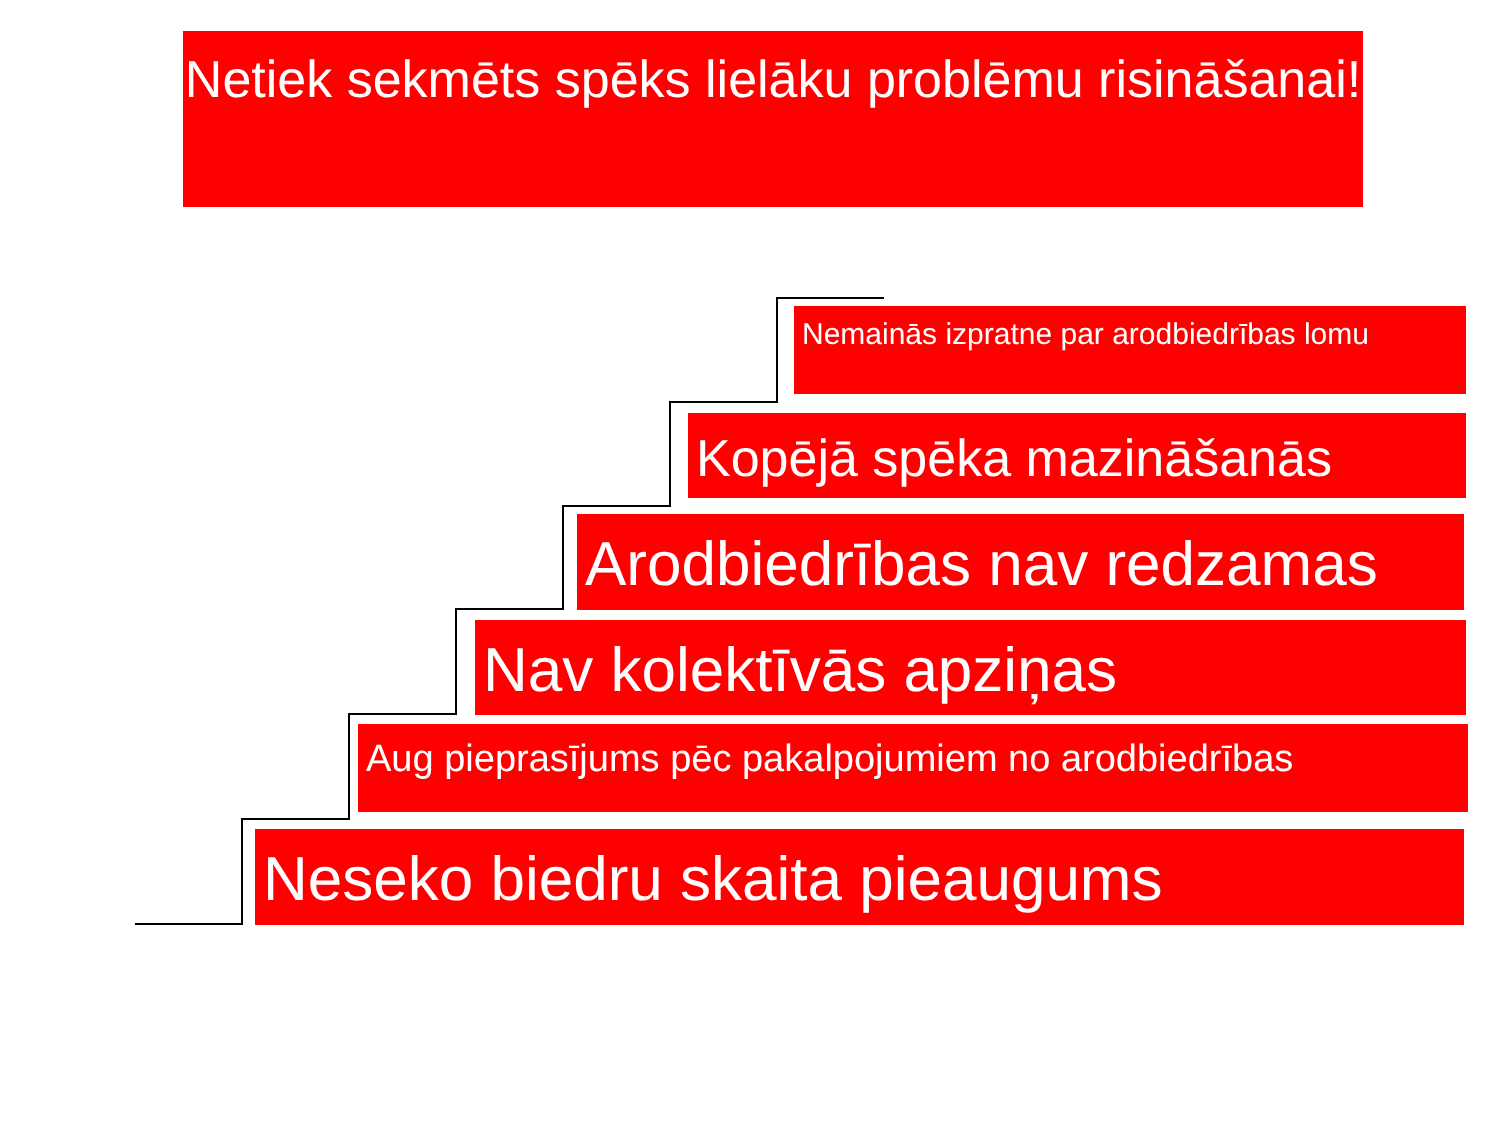Netiek sekmēts spēks lielāku problēmu risināšanai!
Nemainās izpratne par arodbiedrības lomu
Kopējā spēka mazināšanās
Arodbiedrības nav redzamas
Nav kolektīvās apziņas
Aug pieprasījums pēc pakalpojumiem no arodbiedrības
Neseko biedru skaita pieaugums